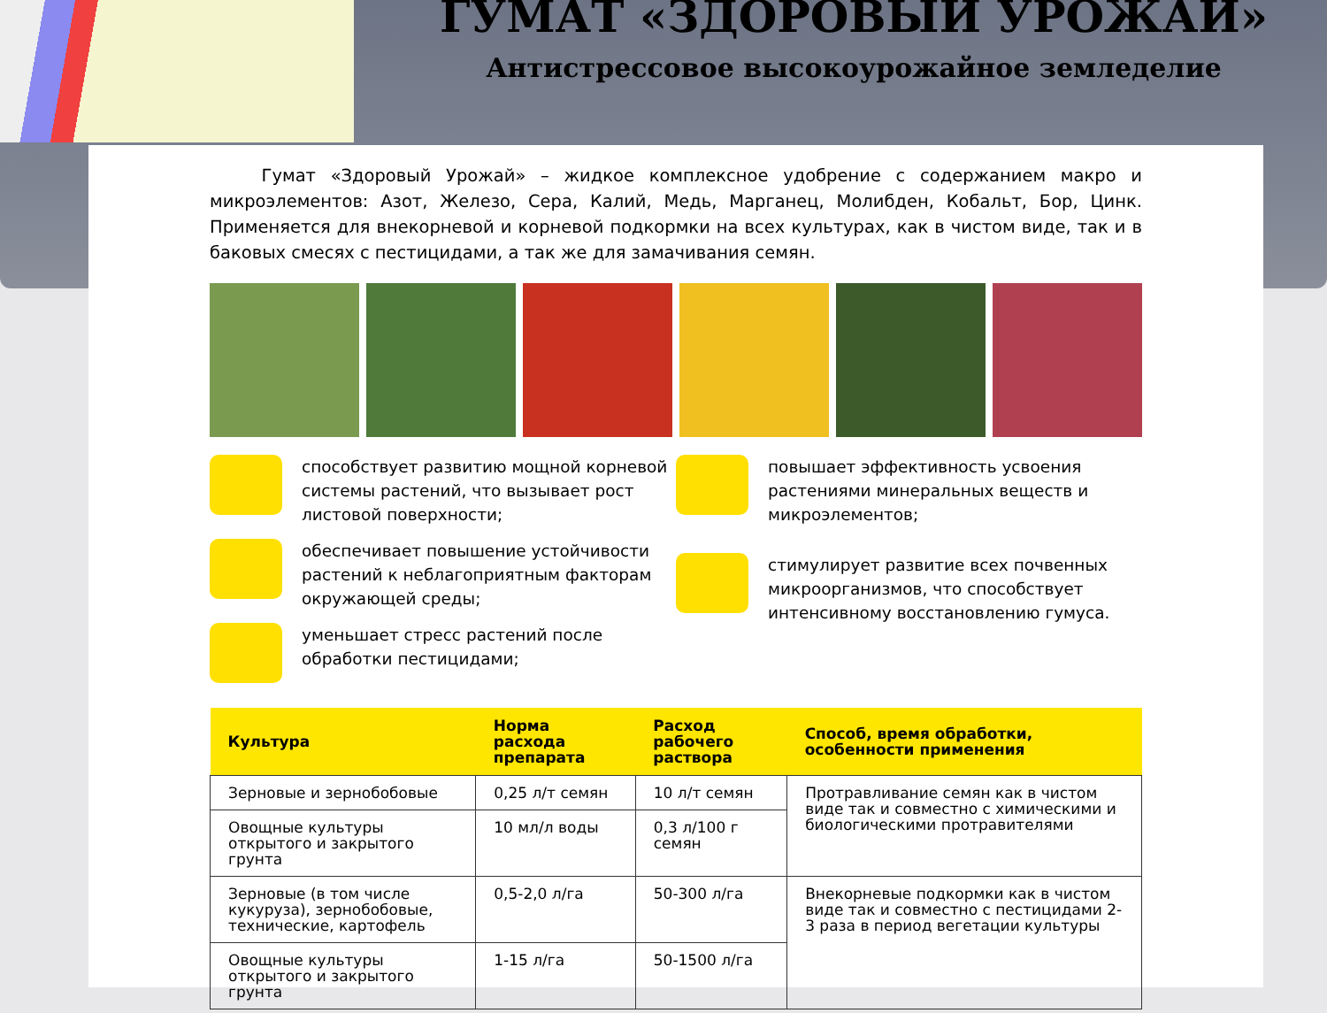ГУМАТ «ЗДОРОВЫЙ УРОЖАЙ»
Антистрессовое высокоурожайное земледелие
   Гумат «Здоровый Урожай» – жидкое комплексное удобрение с содержанием макро и микроэлементов: Азот, Железо, Сера, Калий, Медь, Марганец, Молибден, Кобальт, Бор, Цинк. Применяется для внекорневой и корневой подкормки на всех культурах, как в чистом виде, так и в баковых смесях с пестицидами, а так же для замачивания семян.
способствует развитию мощной корневой системы растений, что вызывает рост листовой поверхности;
обеспечивает повышение устойчивости растений к неблагоприятным факторам окружающей среды;
уменьшает стресс растений после обработки пестицидами;
повышает эффективность усвоения растениями минеральных веществ и микроэлементов;
стимулирует развитие всех почвенных микроорганизмов, что способствует интенсивному восстановлению гумуса.
| Культура | Норма расхода препарата | Расход рабочего раствора | Способ, время обработки, особенности применения |
| --- | --- | --- | --- |
| Зерновые и зернобобовые | 0,25 л/т семян | 10 л/т семян | Протравливание семян как в чистом виде так и совместно с химическими и биологическими протравителями |
| Овощные культуры открытого и закрытого грунта | 10 мл/л воды | 0,3 л/100 г семян | |
| Зерновые (в том числе кукуруза), зернобобовые, технические, картофель | 0,5-2,0 л/га | 50-300 л/га | Внекорневые подкормки как в чистом виде так и совместно с пестицидами 2-3 раза в период вегетации культуры |
| Овощные культуры открытого и закрытого грунта | 1-15 л/га | 50-1500 л/га | |